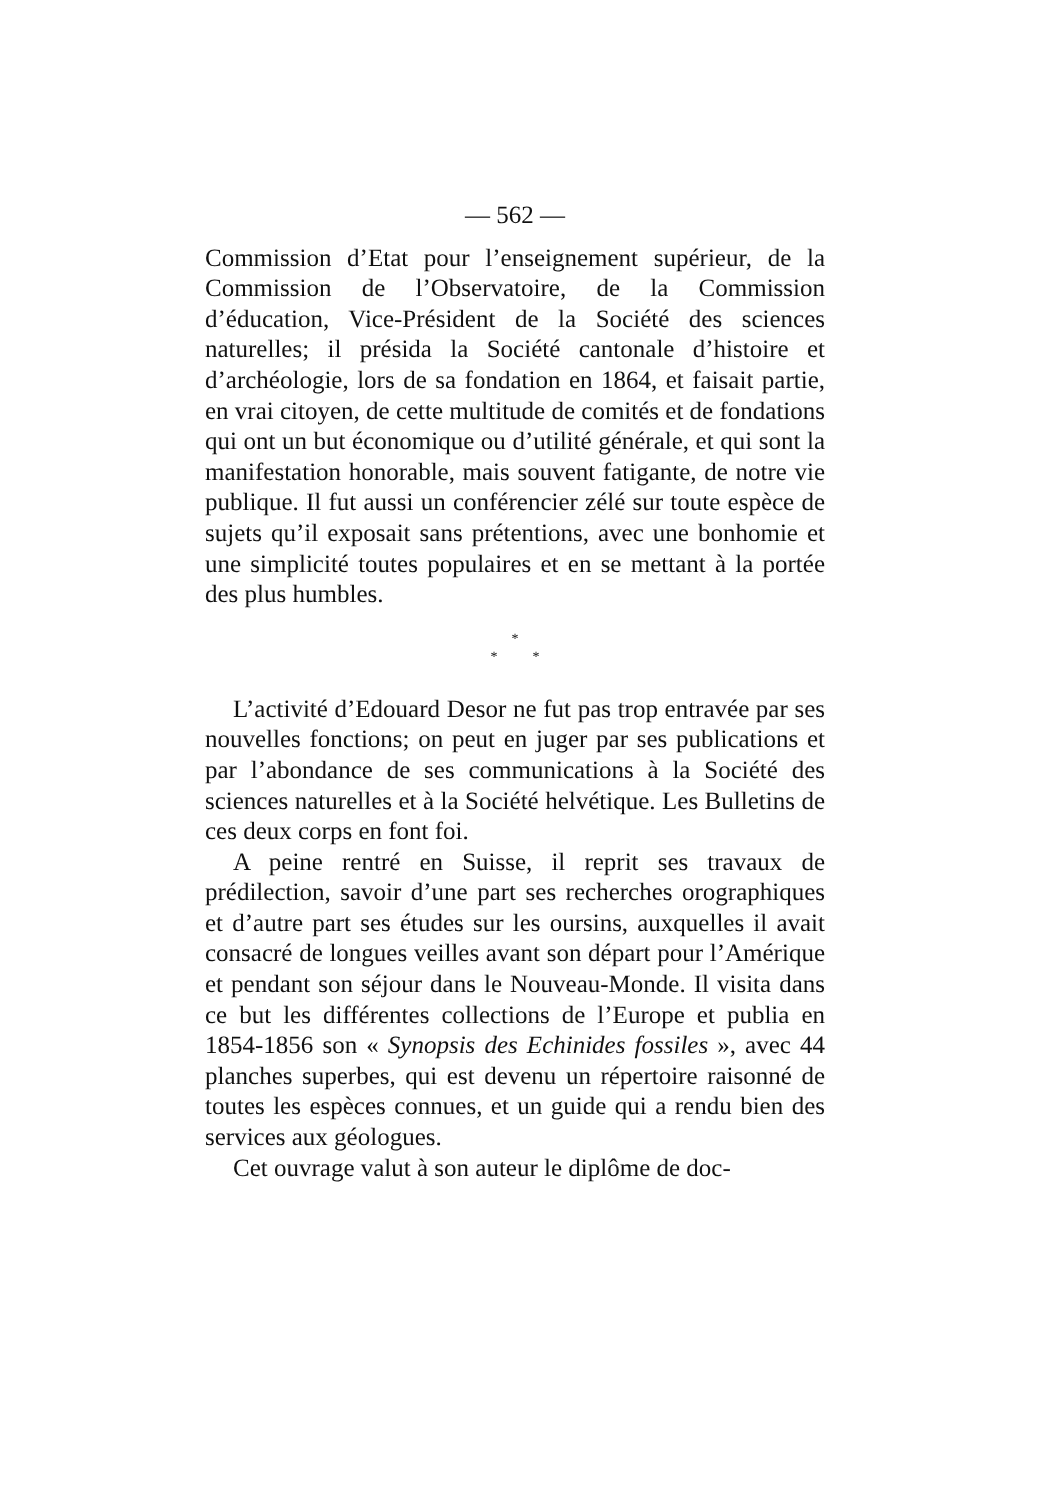— 562 —
Commission d’Etat pour l’enseignement supérieur, de la Commission de l’Observatoire, de la Commission d’éducation, Vice-Président de la Société des sciences naturelles; il présida la Société cantonale d’histoire et d’archéologie, lors de sa fondation en 1864, et faisait partie, en vrai citoyen, de cette multitude de comités et de fondations qui ont un but économique ou d’utilité générale, et qui sont la manifestation honorable, mais souvent fatigante, de notre vie publique. Il fut aussi un conférencier zélé sur toute espèce de sujets qu’il exposait sans prétentions, avec une bonhomie et une simplicité toutes populaires et en se mettant à la portée des plus humbles.
*
* *
L’activité d’Edouard Desor ne fut pas trop entravée par ses nouvelles fonctions; on peut en juger par ses publications et par l’abondance de ses communications à la Société des sciences naturelles et à la Société helvétique. Les Bulletins de ces deux corps en font foi.
A peine rentré en Suisse, il reprit ses travaux de prédilection, savoir d’une part ses recherches orographiques et d’autre part ses études sur les oursins, auxquelles il avait consacré de longues veilles avant son départ pour l’Amérique et pendant son séjour dans le Nouveau-Monde. Il visita dans ce but les différentes collections de l’Europe et publia en 1854-1856 son « Synopsis des Echinides fossiles », avec 44 planches superbes, qui est devenu un répertoire raisonné de toutes les espèces connues, et un guide qui a rendu bien des services aux géologues.
Cet ouvrage valut à son auteur le diplôme de doc-